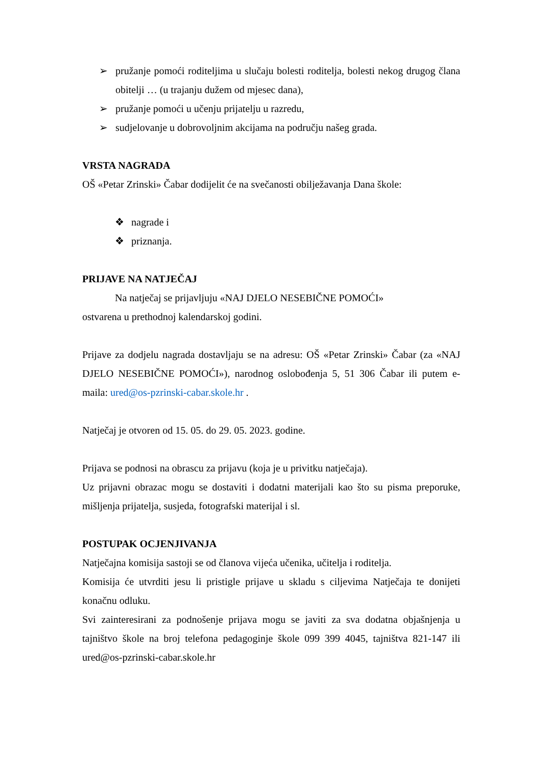➢ pružanje pomoći roditeljima u slučaju bolesti roditelja, bolesti nekog drugog člana obitelji … (u trajanju dužem od mjesec dana),
➢ pružanje pomoći u učenju prijatelju u razredu,
➢ sudjelovanje u dobrovoljnim akcijama na području našeg grada.
VRSTA NAGRADA
OŠ «Petar Zrinski» Čabar dodijelit će na svečanosti obilježavanja Dana škole:
❖ nagrade i
❖ priznanja.
PRIJAVE NA NATJEČAJ
Na natječaj se prijavljuju «NAJ DJELO NESEBIČNE POMOĆI»
ostvarena u prethodnoj kalendarskoj godini.
Prijave za dodjelu nagrada dostavljaju se na adresu: OŠ «Petar Zrinski» Čabar (za «NAJ DJELO NESEBIČNE POMOĆI»), narodnog oslobođenja 5, 51 306 Čabar ili putem e-maila: ured@os-pzrinski-cabar.skole.hr .
Natječaj je otvoren od 15. 05. do 29. 05. 2023. godine.
Prijava se podnosi na obrascu za prijavu (koja je u privitku natječaja).
Uz prijavni obrazac mogu se dostaviti i dodatni materijali kao što su pisma preporuke, mišljenja prijatelja, susjeda, fotografski materijal i sl.
POSTUPAK OCJENJIVANJA
Natječajna komisija sastoji se od članova vijeća učenika, učitelja i roditelja.
Komisija će utvrditi jesu li pristigle prijave u skladu s ciljevima Natječaja te donijeti konačnu odluku.
Svi zainteresirani za podnošenje prijava mogu se javiti za sva dodatna objašnjenja u tajništvo škole na broj telefona pedagoginje škole 099 399 4045, tajništva 821-147 ili ured@os-pzrinski-cabar.skole.hr